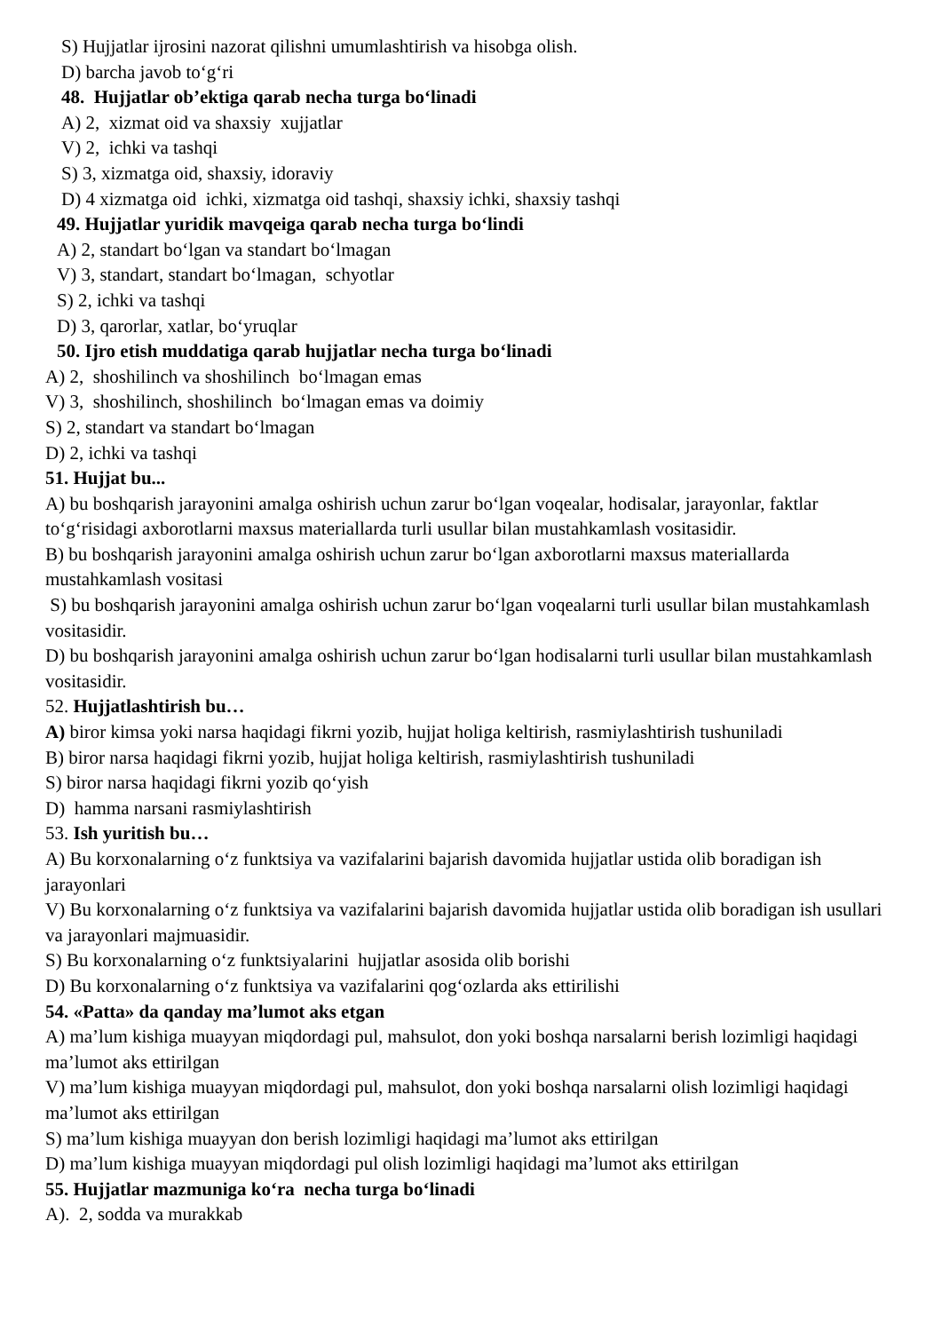S) Hujjatlar ijrosini nazorat qilishni umumlashtirish va hisobga olish.
D) barcha javob to‘g‘ri
48. Hujjatlar ob’ektiga qarab necha turga bo‘linadi
A) 2, xizmat oid va shaxsiy xujjatlar
V) 2, ichki va tashqi
S) 3, xizmatga oid, shaxsiy, idoraviy
D) 4 xizmatga oid ichki, xizmatga oid tashqi, shaxsiy ichki, shaxsiy tashqi
49. Hujjatlar yuridik mavqeiga qarab necha turga bo‘lindi
A) 2, standart bo‘lgan va standart bo‘lmagan
V) 3, standart, standart bo‘lmagan, schyotlar
S) 2, ichki va tashqi
D) 3, qarorlar, xatlar, bo‘yruqlar
50. Ijro etish muddatiga qarab hujjatlar necha turga bo‘linadi
A) 2, shoshilinch va shoshilinch bo‘lmagan emas
V) 3, shoshilinch, shoshilinch bo‘lmagan emas va doimiy
S) 2, standart va standart bo‘lmagan
D) 2, ichki va tashqi
51. Hujjat bu...
A) bu boshqarish jarayonini amalga oshirish uchun zarur bo‘lgan voqealar, hodisalar, jarayonlar, faktlar to‘g‘risidagi axborotlarni maxsus materiallarda turli usullar bilan mustahkamlash vositasidir.
B) bu boshqarish jarayonini amalga oshirish uchun zarur bo‘lgan axborotlarni maxsus materiallarda mustahkamlash vositasi
S) bu boshqarish jarayonini amalga oshirish uchun zarur bo‘lgan voqealarni turli usullar bilan mustahkamlash vositasidir.
D) bu boshqarish jarayonini amalga oshirish uchun zarur bo‘lgan hodisalarni turli usullar bilan mustahkamlash vositasidir.
52. Hujjatlashtirish bu…
A) biror kimsa yoki narsa haqidagi fikrni yozib, hujjat holiga keltirish, rasmiylashtirish tushuniladi
B) biror narsa haqidagi fikrni yozib, hujjat holiga keltirish, rasmiylashtirish tushuniladi
S) biror narsa haqidagi fikrni yozib qo‘yish
D) hamma narsani rasmiylashtirish
53. Ish yuritish bu…
A) Bu korxonalarning o‘z funktsiya va vazifalarini bajarish davomida hujjatlar ustida olib boradigan ish jarayonlari
V) Bu korxonalarning o‘z funktsiya va vazifalarini bajarish davomida hujjatlar ustida olib boradigan ish usullari va jarayonlari majmuasidir.
S) Bu korxonalarning o‘z funktsiyalarini hujjatlar asosida olib borishi
D) Bu korxonalarning o‘z funktsiya va vazifalarini qog‘ozlarda aks ettirilishi
54. «Patta» da qanday ma’lumot aks etgan
A) ma’lum kishiga muayyan miqdordagi pul, mahsulot, don yoki boshqa narsalarni berish lozimligi haqidagi ma’lumot aks ettirilgan
V) ma’lum kishiga muayyan miqdordagi pul, mahsulot, don yoki boshqa narsalarni olish lozimligi haqidagi ma’lumot aks ettirilgan
S) ma’lum kishiga muayyan don berish lozimligi haqidagi ma’lumot aks ettirilgan
D) ma’lum kishiga muayyan miqdordagi pul olish lozimligi haqidagi ma’lumot aks ettirilgan
55. Hujjatlar mazmuniga ko‘ra necha turga bo‘linadi
A). 2, sodda va murakkab